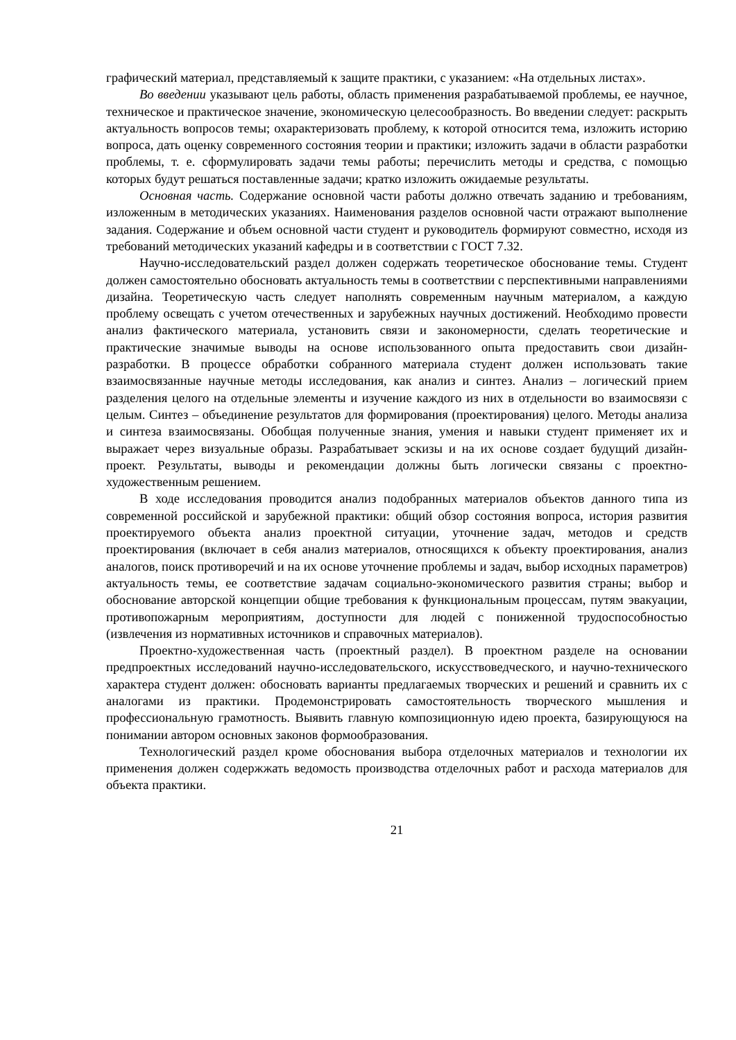графический материал, представляемый к защите практики, с указанием: «На отдельных листах».
Во введении указывают цель работы, область применения разрабатываемой проблемы, ее научное, техническое и практическое значение, экономическую целесообразность. Во введении следует: раскрыть актуальность вопросов темы; охарактеризовать проблему, к которой относится тема, изложить историю вопроса, дать оценку современного состояния теории и практики; изложить задачи в области разработки проблемы, т. е. сформулировать задачи темы работы; перечислить методы и средства, с помощью которых будут решаться поставленные задачи; кратко изложить ожидаемые результаты.
Основная часть. Содержание основной части работы должно отвечать заданию и требованиям, изложенным в методических указаниях. Наименования разделов основной части отражают выполнение задания. Содержание и объем основной части студент и руководитель формируют совместно, исходя из требований методических указаний кафедры и в соответствии с ГОСТ 7.32.
Научно-исследовательский раздел должен содержать теоретическое обоснование темы. Студент должен самостоятельно обосновать актуальность темы в соответствии с перспективными направлениями дизайна. Теоретическую часть следует наполнять современным научным материалом, а каждую проблему освещать с учетом отечественных и зарубежных научных достижений. Необходимо провести анализ фактического материала, установить связи и закономерности, сделать теоретические и практические значимые выводы на основе использованного опыта предоставить свои дизайн-разработки. В процессе обработки собранного материала студент должен использовать такие взаимосвязанные научные методы исследования, как анализ и синтез. Анализ – логический прием разделения целого на отдельные элементы и изучение каждого из них в отдельности во взаимосвязи с целым. Синтез – объединение результатов для формирования (проектирования) целого. Методы анализа и синтеза взаимосвязаны. Обобщая полученные знания, умения и навыки студент применяет их и выражает через визуальные образы. Разрабатывает эскизы и на их основе создает будущий дизайн-проект. Результаты, выводы и рекомендации должны быть логически связаны с проектно-художественным решением.
В ходе исследования проводится анализ подобранных материалов объектов данного типа из современной российской и зарубежной практики: общий обзор состояния вопроса, история развития проектируемого объекта анализ проектной ситуации, уточнение задач, методов и средств проектирования (включает в себя анализ материалов, относящихся к объекту проектирования, анализ аналогов, поиск противоречий и на их основе уточнение проблемы и задач, выбор исходных параметров) актуальность темы, ее соответствие задачам социально-экономического развития страны; выбор и обоснование авторской концепции общие требования к функциональным процессам, путям эвакуации, противопожарным мероприятиям, доступности для людей с пониженной трудоспособностью (извлечения из нормативных источников и справочных материалов).
Проектно-художественная часть (проектный раздел). В проектном разделе на основании предпроектных исследований научно-исследовательского, искусствоведческого, и научно-технического характера студент должен: обосновать варианты предлагаемых творческих и решений и сравнить их с аналогами из практики. Продемонстрировать самостоятельность творческого мышления и профессиональную грамотность. Выявить главную композиционную идею проекта, базирующуюся на понимании автором основных законов формообразования.
Технологический раздел кроме обоснования выбора отделочных материалов и технологии их применения должен содержжать ведомость производства отделочных работ и расхода материалов для объекта практики.
21